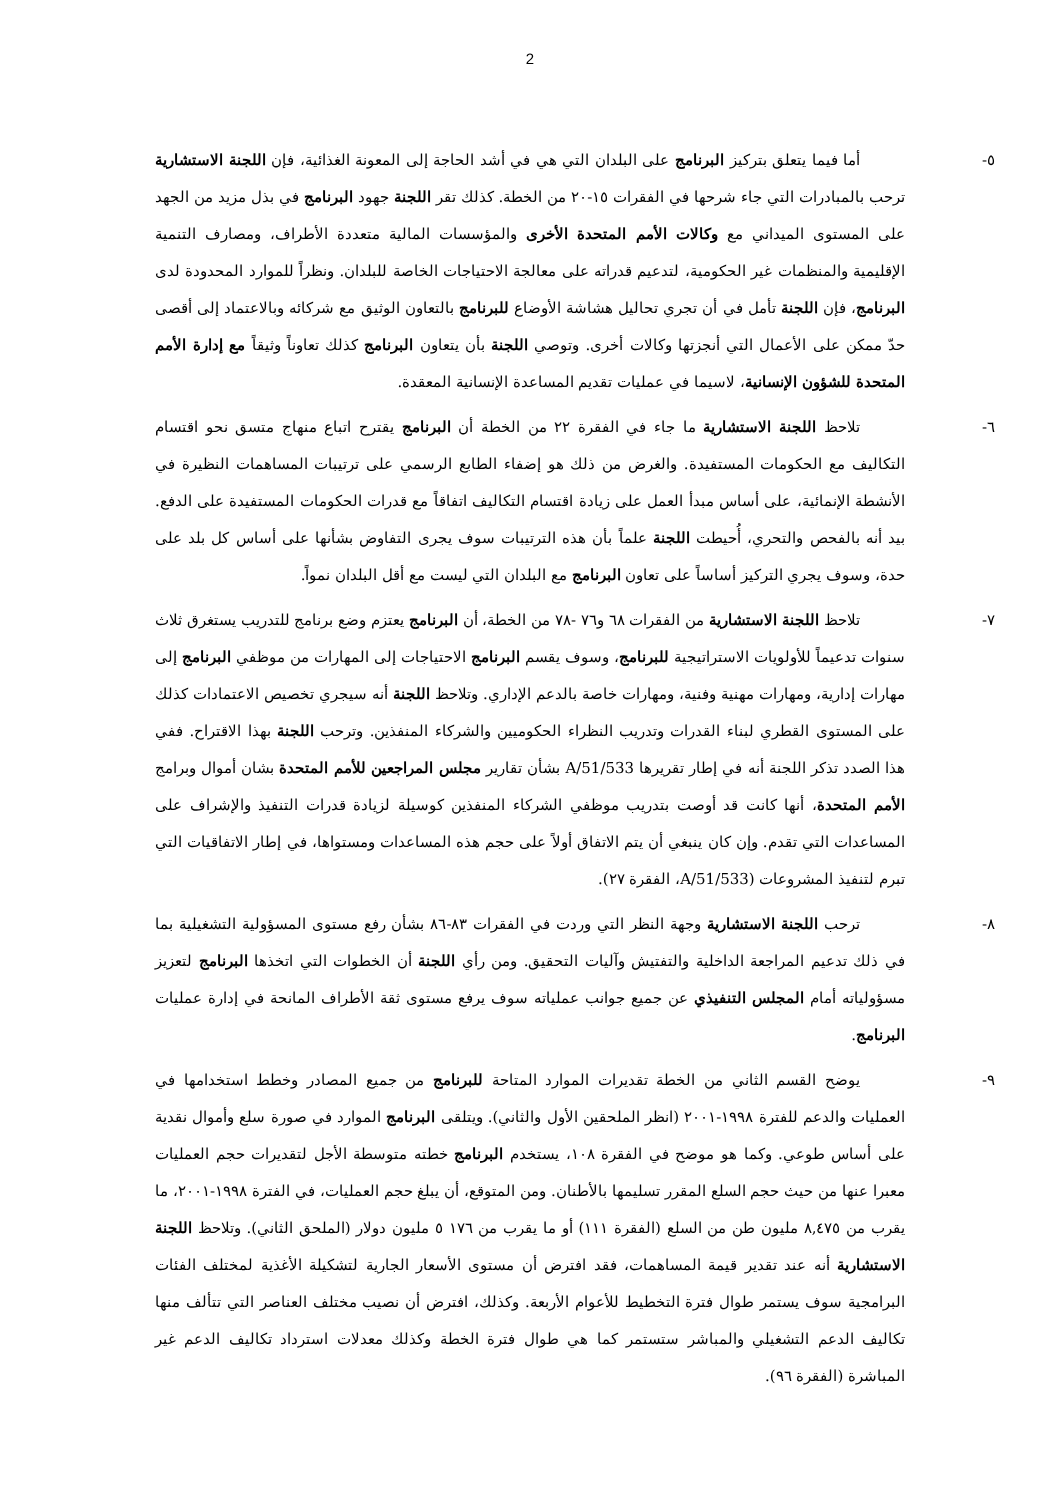2
٥- أما فيما يتعلق بتركيز البرنامج على البلدان التي هي في أشد الحاجة إلى المعونة الغذائية، فإن اللجنة الاستشارية ترحب بالمبادرات التي جاء شرحها في الفقرات ١٥-٢٠ من الخطة. كذلك تقر اللجنة جهود البرنامج في بذل مزيد من الجهد على المستوى الميداني مع وكالات الأمم المتحدة الأخرى والمؤسسات المالية متعددة الأطراف، ومصارف التنمية الإقليمية والمنظمات غير الحكومية، لتدعيم قدراته على معالجة الاحتياجات الخاصة للبلدان. ونظراً للموارد المحدودة لدى البرنامج، فإن اللجنة تأمل في أن تجري تحاليل هشاشة الأوضاع للبرنامج بالتعاون الوثيق مع شركائه وبالاعتماد إلى أقصى حدّ ممكن على الأعمال التي أنجزتها وكالات أخرى. وتوصي اللجنة بأن يتعاون البرنامج كذلك تعاوناً وثيقاً مع إدارة الأمم المتحدة للشؤون الإنسانية، لاسيما في عمليات تقديم المساعدة الإنسانية المعقدة.
٦- تلاحظ اللجنة الاستشارية ما جاء في الفقرة ٢٢ من الخطة أن البرنامج يقترح اتباع منهاج متسق نحو اقتسام التكاليف مع الحكومات المستفيدة. والغرض من ذلك هو إضفاء الطابع الرسمي على ترتيبات المساهمات النظيرة في الأنشطة الإنمائية، على أساس مبدأ العمل على زيادة اقتسام التكاليف اتفاقاً مع قدرات الحكومات المستفيدة على الدفع. بيد أنه بالفحص والتحري، أُحيطت اللجنة علماً بأن هذه الترتيبات سوف يجرى التفاوض بشأنها على أساس كل بلد على حدة، وسوف يجري التركيز أساساً على تعاون البرنامج مع البلدان التي ليست مع أقل البلدان نمواً.
٧- تلاحظ اللجنة الاستشارية من الفقرات ٦٨ و٧٦ -٧٨ من الخطة، أن البرنامج يعتزم وضع برنامج للتدريب يستغرق ثلاث سنوات تدعيماً للأولويات الاستراتيجية للبرنامج، وسوف يقسم البرنامج الاحتياجات إلى المهارات من موظفي البرنامج إلى مهارات إدارية، ومهارات مهنية وفنية، ومهارات خاصة بالدعم الإداري. وتلاحظ اللجنة أنه سيجري تخصيص الاعتمادات كذلك على المستوى القطري لبناء القدرات وتدريب النظراء الحكوميين والشركاء المنفذين. وترحب اللجنة بهذا الاقتراح. ففي هذا الصدد تذكر اللجنة أنه في إطار تقريرها A/51/533 بشأن تقارير مجلس المراجعين للأمم المتحدة بشان أموال وبرامج الأمم المتحدة، أنها كانت قد أوصت بتدريب موظفي الشركاء المنفذين كوسيلة لزيادة قدرات التنفيذ والإشراف على المساعدات التي تقدم. وإن كان ينبغي أن يتم الاتفاق أولاً على حجم هذه المساعدات ومستواها، في إطار الاتفاقيات التي تبرم لتنفيذ المشروعات (A/51/533، الفقرة ٢٧).
٨- ترحب اللجنة الاستشارية وجهة النظر التي وردت في الفقرات ٨٣-٨٦ بشأن رفع مستوى المسؤولية التشغيلية بما في ذلك تدعيم المراجعة الداخلية والتفتيش وآليات التحقيق. ومن رأي اللجنة أن الخطوات التي اتخذها البرنامج لتعزيز مسؤولياته أمام المجلس التنفيذي عن جميع جوانب عملياته سوف يرفع مستوى ثقة الأطراف المانحة في إدارة عمليات البرنامج.
٩- يوضح القسم الثاني من الخطة تقديرات الموارد المتاحة للبرنامج من جميع المصادر وخطط استخدامها في العمليات والدعم للفترة ١٩٩٨-٢٠٠١ (انظر الملحقين الأول والثاني). ويتلقى البرنامج الموارد في صورة سلع وأموال نقدية على أساس طوعي. وكما هو موضح في الفقرة ١٠٨، يستخدم البرنامج خطته متوسطة الأجل لتقديرات حجم العمليات معبرا عنها من حيث حجم السلع المقرر تسليمها بالأطنان. ومن المتوقع، أن يبلغ حجم العمليات، في الفترة ١٩٩٨-٢٠٠١، ما يقرب من ٨,٤٧٥ مليون طن من السلع (الفقرة ١١١) أو ما يقرب من ١٧٦ ٥ مليون دولار (الملحق الثاني). وتلاحظ اللجنة الاستشارية أنه عند تقدير قيمة المساهمات، فقد افترض أن مستوى الأسعار الجارية لتشكيلة الأغذية لمختلف الفئات البرامجية سوف يستمر طوال فترة التخطيط للأعوام الأربعة. وكذلك، افترض أن نصيب مختلف العناصر التي تتألف منها تكاليف الدعم التشغيلي والمباشر ستستمر كما هي طوال فترة الخطة وكذلك معدلات استرداد تكاليف الدعم غير المباشرة (الفقرة ٩٦).